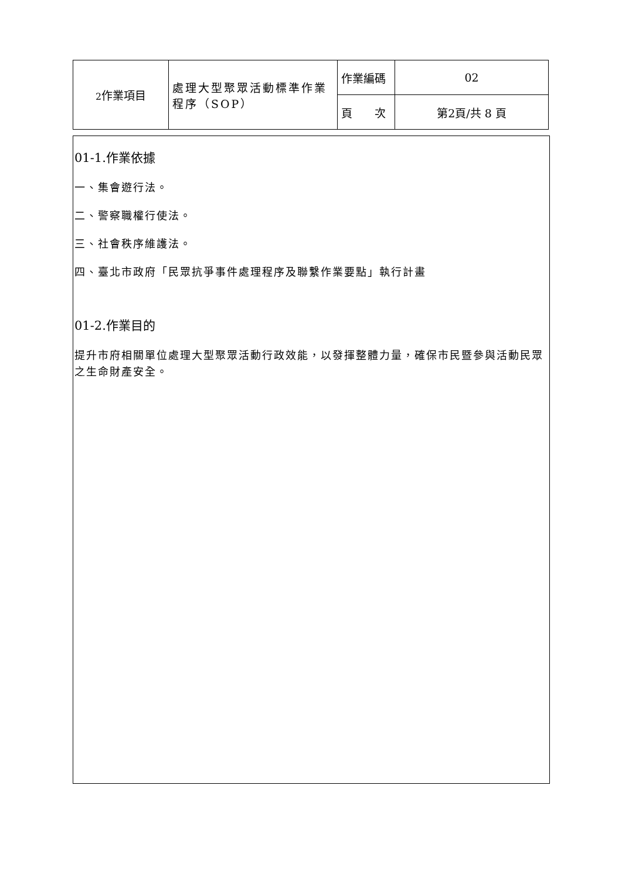| 2 作業項目 | 處理大型聚眾活動標準作業程序（SOP） | 作業編碼 | 02 |
| | | 頁 次 | 第2頁/共 8 頁 |
01-1.作業依據
一、集會遊行法。
二、警察職權行使法。
三、社會秩序維護法。
四、臺北市政府「民眾抗爭事件處理程序及聯繫作業要點」執行計畫
01-2.作業目的
提升市府相關單位處理大型聚眾活動行政效能，以發揮整體力量，確保市民暨參與活動民眾之生命財產安全。